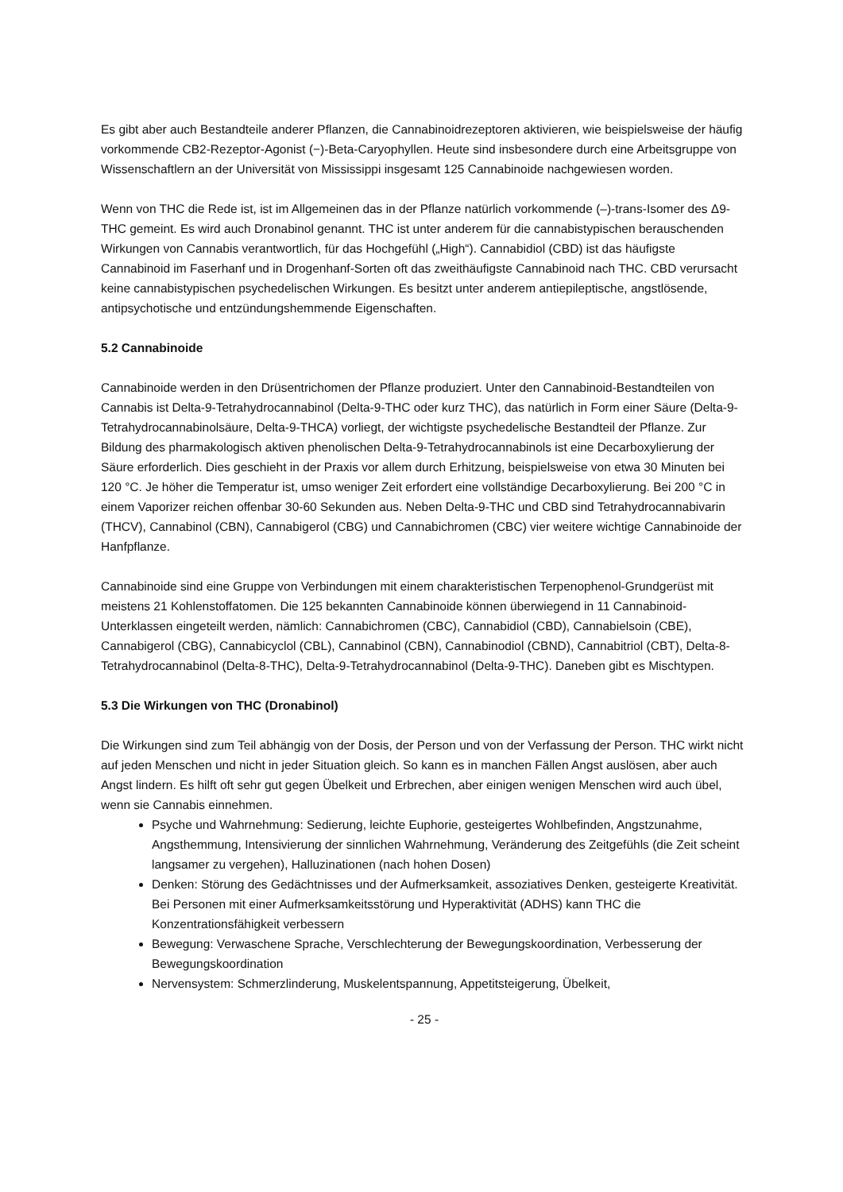Es gibt aber auch Bestandteile anderer Pflanzen, die Cannabinoidrezeptoren aktivieren, wie beispielsweise der häufig vorkommende CB2-Rezeptor-Agonist (−)-Beta-Caryophyllen. Heute sind insbesondere durch eine Arbeitsgruppe von Wissenschaftlern an der Universität von Mississippi insgesamt 125 Cannabinoide nachgewiesen worden.
Wenn von THC die Rede ist, ist im Allgemeinen das in der Pflanze natürlich vorkommende (–)-trans-Isomer des Δ9-THC gemeint. Es wird auch Dronabinol genannt. THC ist unter anderem für die cannabistypischen berauschenden Wirkungen von Cannabis verantwortlich, für das Hochgefühl („High“). Cannabidiol (CBD) ist das häufigste Cannabinoid im Faserhanf und in Drogenhanf-Sorten oft das zweithäufigste Cannabinoid nach THC. CBD verursacht keine cannabistypischen psychedelischen Wirkungen. Es besitzt unter anderem antiepileptische, angstlösende, antipsychotische und entzündungshemmende Eigenschaften.
5.2 Cannabinoide
Cannabinoide werden in den Drüsentrichomen der Pflanze produziert. Unter den Cannabinoid-Bestandteilen von Cannabis ist Delta-9-Tetrahydrocannabinol (Delta-9-THC oder kurz THC), das natürlich in Form einer Säure (Delta-9-Tetrahydrocannabinolsäure, Delta-9-THCA) vorliegt, der wichtigste psychedelische Bestandteil der Pflanze. Zur Bildung des pharmakologisch aktiven phenolischen Delta-9-Tetrahydrocannabinols ist eine Decarboxylierung der Säure erforderlich. Dies geschieht in der Praxis vor allem durch Erhitzung, beispielsweise von etwa 30 Minuten bei 120 °C. Je höher die Temperatur ist, umso weniger Zeit erfordert eine vollständige Decarboxylierung. Bei 200 °C in einem Vaporizer reichen offenbar 30-60 Sekunden aus. Neben Delta-9-THC und CBD sind Tetrahydrocannabivarin (THCV), Cannabinol (CBN), Cannabigerol (CBG) und Cannabichromen (CBC) vier weitere wichtige Cannabinoide der Hanfpflanze.
Cannabinoide sind eine Gruppe von Verbindungen mit einem charakteristischen Terpenophenol-Grundgerüst mit meistens 21 Kohlenstoffatomen. Die 125 bekannten Cannabinoide können überwiegend in 11 Cannabinoid-Unterklassen eingeteilt werden, nämlich: Cannabichromen (CBC), Cannabidiol (CBD), Cannabielsoin (CBE), Cannabigerol (CBG), Cannabicyclol (CBL), Cannabinol (CBN), Cannabinodiol (CBND), Cannabitriol (CBT), Delta-8-Tetrahydrocannabinol (Delta-8-THC), Delta-9-Tetrahydrocannabinol (Delta-9-THC). Daneben gibt es Mischtypen.
5.3 Die Wirkungen von THC (Dronabinol)
Die Wirkungen sind zum Teil abhängig von der Dosis, der Person und von der Verfassung der Person. THC wirkt nicht auf jeden Menschen und nicht in jeder Situation gleich. So kann es in manchen Fällen Angst auslösen, aber auch Angst lindern. Es hilft oft sehr gut gegen Übelkeit und Erbrechen, aber einigen wenigen Menschen wird auch übel, wenn sie Cannabis einnehmen.
Psyche und Wahrnehmung: Sedierung, leichte Euphorie, gesteigertes Wohlbefinden, Angstzunahme, Angsthemmung, Intensivierung der sinnlichen Wahrnehmung, Veränderung des Zeitgefühls (die Zeit scheint langsamer zu vergehen), Halluzinationen (nach hohen Dosen)
Denken: Störung des Gedächtnisses und der Aufmerksamkeit, assoziatives Denken, gesteigerte Kreativität. Bei Personen mit einer Aufmerksamkeitsstörung und Hyperaktivität (ADHS) kann THC die Konzentrationsfähigkeit verbessern
Bewegung: Verwaschene Sprache, Verschlechterung der Bewegungskoordination, Verbesserung der Bewegungskoordination
Nervensystem: Schmerzlinderung, Muskelentspannung, Appetitsteigerung, Übelkeit,
- 25 -